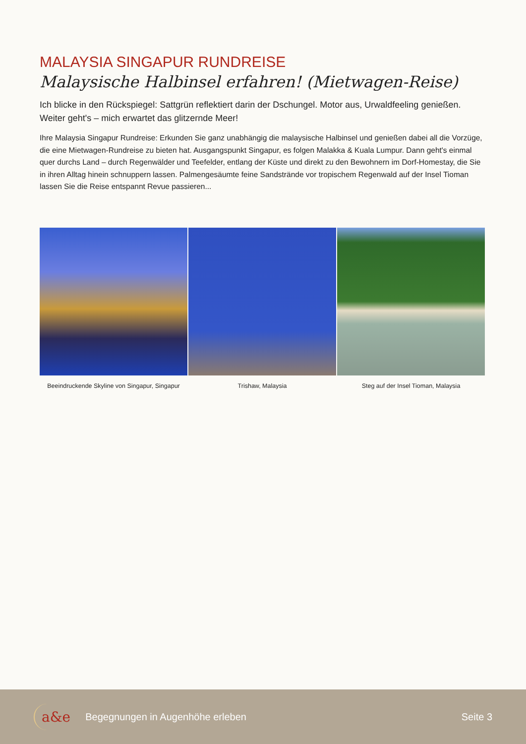MALAYSIA SINGAPUR RUNDREISE
Malaysische Halbinsel erfahren! (Mietwagen-Reise)
Ich blicke in den Rückspiegel: Sattgrün reflektiert darin der Dschungel. Motor aus, Urwaldfeeling genießen. Weiter geht's – mich erwartet das glitzernde Meer!
Ihre Malaysia Singapur Rundreise: Erkunden Sie ganz unabhängig die malaysische Halbinsel und genießen dabei all die Vorzüge, die eine Mietwagen-Rundreise zu bieten hat. Ausgangspunkt Singapur, es folgen Malakka & Kuala Lumpur. Dann geht's einmal quer durchs Land – durch Regenwälder und Teefelder, entlang der Küste und direkt zu den Bewohnern im Dorf-Homestay, die Sie in ihren Alltag hinein schnuppern lassen. Palmengesäumte feine Sandstrände vor tropischem Regenwald auf der Insel Tioman lassen Sie die Reise entspannt Revue passieren...
Beeindruckende Skyline von Singapur, Singapur
Trishaw, Malaysia Steg auf der Insel Tioman, Malaysia
a&e Begegnungen in Augenhöhe erleben Seite 3